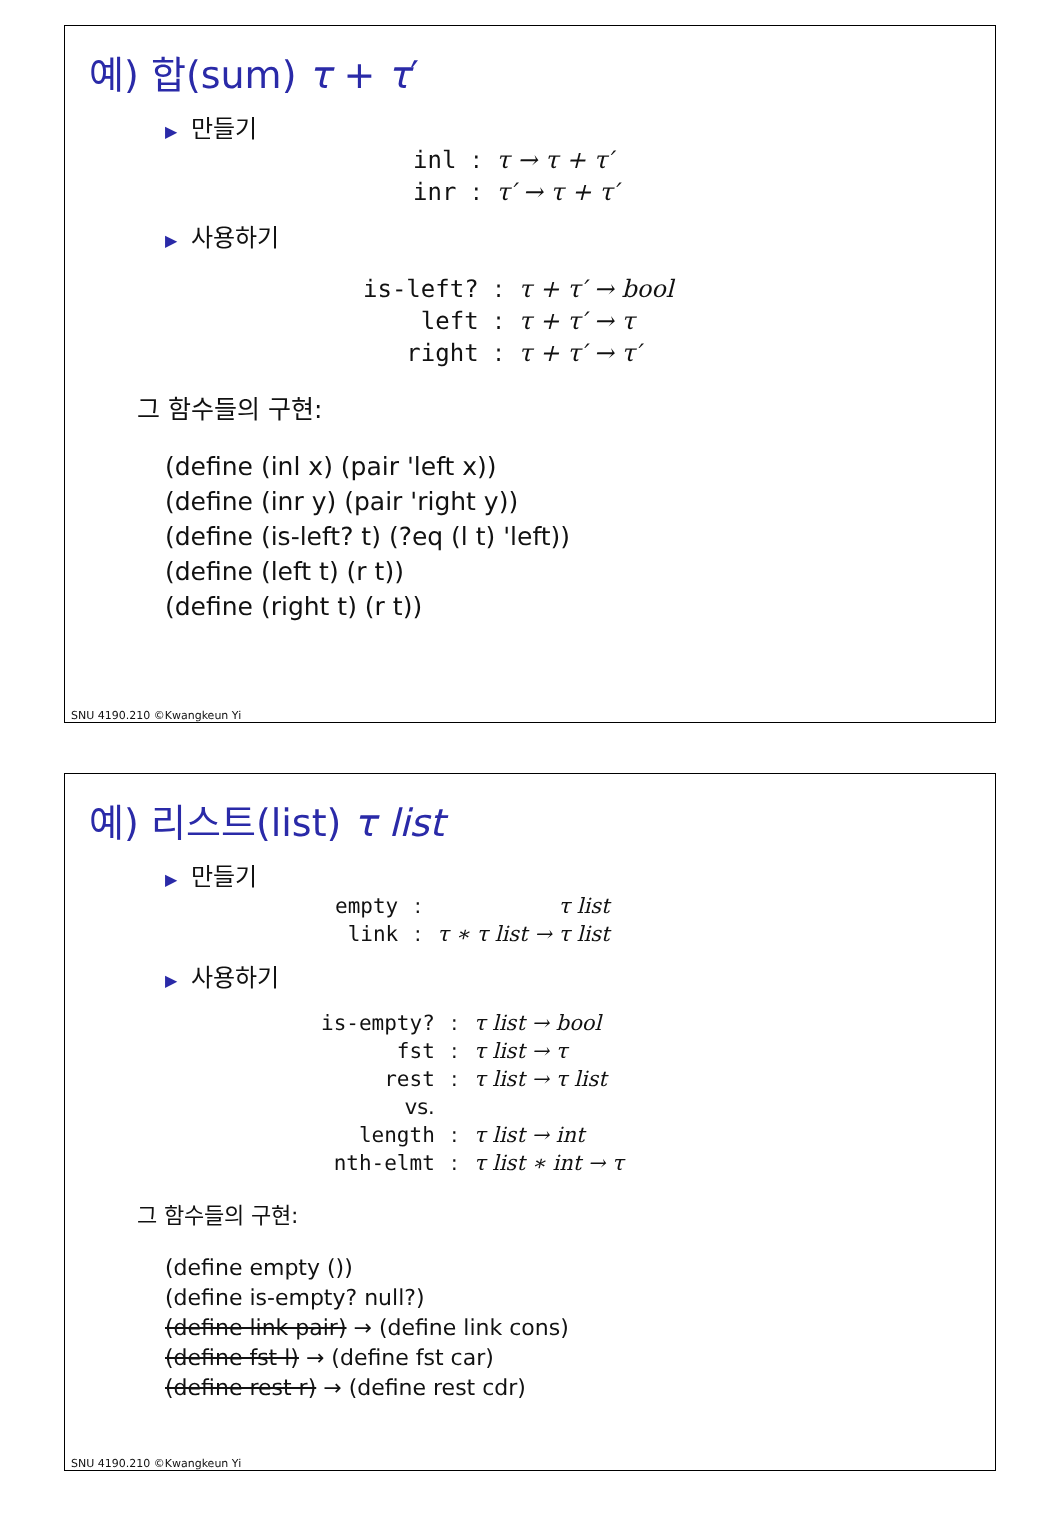예) 합(sum) τ + τ′
▶ 만들기
| inl | : | τ → τ + τ′ |
| inr | : | τ′ → τ + τ′ |
▶ 사용하기
| is-left? | : | τ + τ′ → bool |
| left | : | τ + τ′ → τ |
| right | : | τ + τ′ → τ′ |
그 함수들의 구현:
(define (inl x) (pair 'left x))
(define (inr y) (pair 'right y))
(define (is-left? t) (?eq (l t) 'left))
(define (left t) (r t))
(define (right t) (r t))
SNU 4190.210 ©Kwangkeun Yi
예) 리스트(list) τ list
▶ 만들기
| empty | : | τ list |
| link | : | τ ∗ τ list → τ list |
▶ 사용하기
| is-empty? | : | τ list → bool |
| fst | : | τ list → τ |
| rest | : | τ list → τ list |
| vs. | | |
| length | : | τ list → int |
| nth-elmt | : | τ list ∗ int → τ |
그 함수들의 구현:
(define empty ())
(define is-empty? null?)
(define link pair) → (define link cons)
(define fst l) → (define fst car)
(define rest r) → (define rest cdr)
SNU 4190.210 ©Kwangkeun Yi